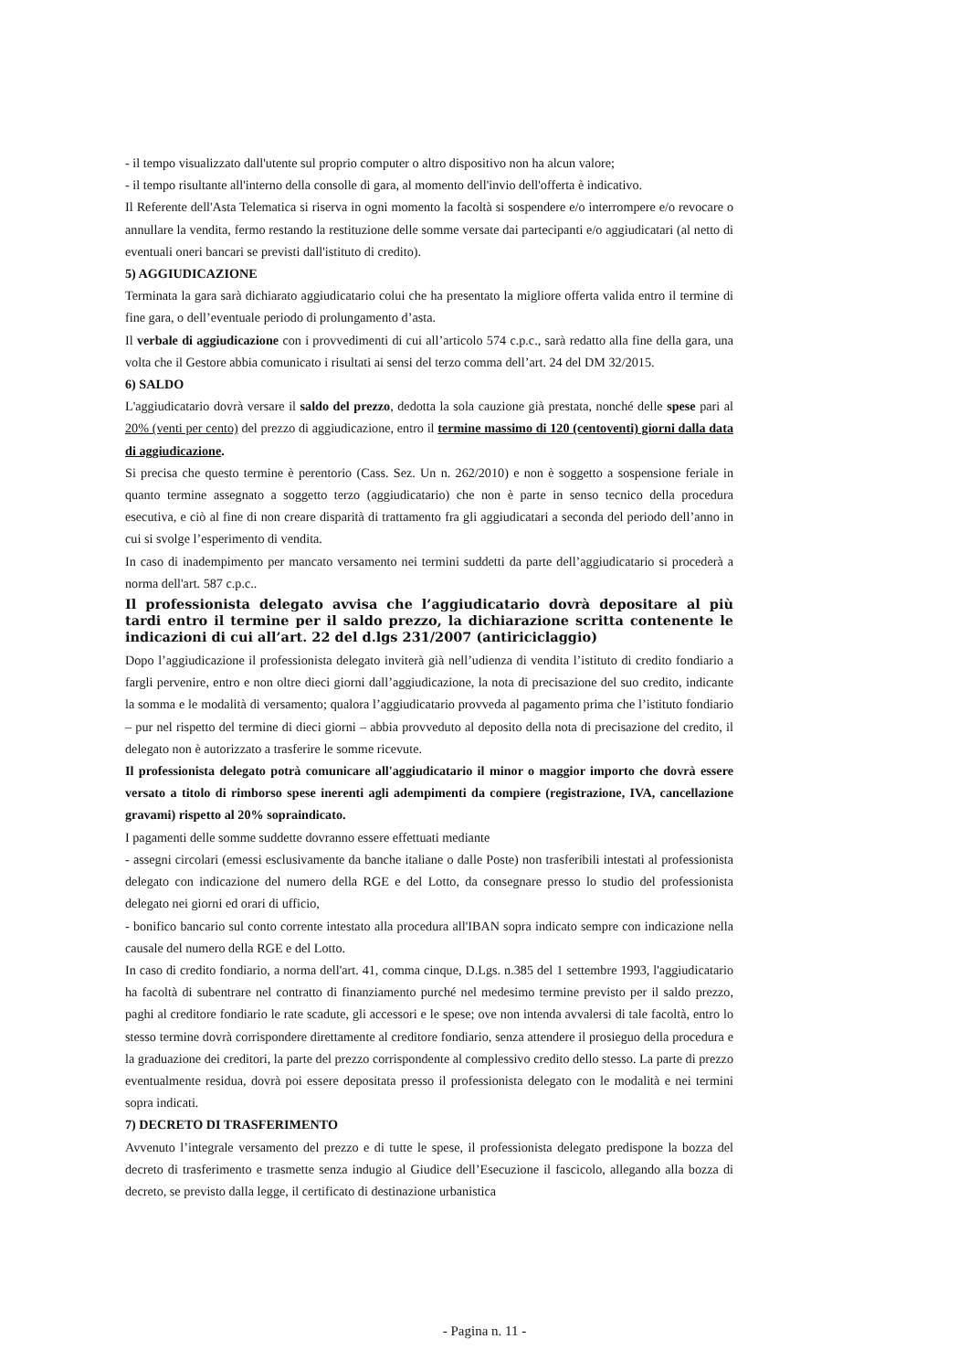- il tempo visualizzato dall'utente sul proprio computer o altro dispositivo non ha alcun valore;
- il tempo risultante all'interno della consolle di gara, al momento dell'invio dell'offerta è indicativo.
Il Referente dell'Asta Telematica si riserva in ogni momento la facoltà si sospendere e/o interrompere e/o revocare o annullare la vendita, fermo restando la restituzione delle somme versate dai partecipanti e/o aggiudicatari (al netto di eventuali oneri bancari se previsti dall'istituto di credito).
5) AGGIUDICAZIONE
Terminata la gara sarà dichiarato aggiudicatario colui che ha presentato la migliore offerta valida entro il termine di fine gara, o dell’eventuale periodo di prolungamento d’asta.
Il verbale di aggiudicazione con i provvedimenti di cui all’articolo 574 c.p.c., sarà redatto alla fine della gara, una volta che il Gestore abbia comunicato i risultati ai sensi del terzo comma dell’art. 24 del DM 32/2015.
6) SALDO
L'aggiudicatario dovrà versare il saldo del prezzo, dedotta la sola cauzione già prestata, nonché delle spese pari al 20% (venti per cento) del prezzo di aggiudicazione, entro il termine massimo di 120 (centoventi) giorni dalla data di aggiudicazione.
Si precisa che questo termine è perentorio (Cass. Sez. Un n. 262/2010) e non è soggetto a sospensione feriale in quanto termine assegnato a soggetto terzo (aggiudicatario) che non è parte in senso tecnico della procedura esecutiva, e ciò al fine di non creare disparità di trattamento fra gli aggiudicatari a seconda del periodo dell’anno in cui si svolge l’esperimento di vendita.
In caso di inadempimento per mancato versamento nei termini suddetti da parte dell’aggiudicatario si procederà a norma dell'art. 587 c.p.c..
Il professionista delegato avvisa che l’aggiudicatario dovrà depositare al più tardi entro il termine per il saldo prezzo, la dichiarazione scritta contenente le indicazioni di cui all’art. 22 del d.lgs 231/2007 (antiriciclaggio)
Dopo l’aggiudicazione il professionista delegato inviterà già nell’udienza di vendita l’istituto di credito fondiario a fargli pervenire, entro e non oltre dieci giorni dall’aggiudicazione, la nota di precisazione del suo credito, indicante la somma e le modalità di versamento; qualora l’aggiudicatario provveda al pagamento prima che l’istituto fondiario – pur nel rispetto del termine di dieci giorni – abbia provveduto al deposito della nota di precisazione del credito, il delegato non è autorizzato a trasferire le somme ricevute.
Il professionista delegato potrà comunicare all'aggiudicatario il minor o maggior importo che dovrà essere versato a titolo di rimborso spese inerenti agli adempimenti da compiere (registrazione, IVA, cancellazione gravami) rispetto al 20% sopraindicato.
I pagamenti delle somme suddette dovranno essere effettuati mediante
- assegni circolari (emessi esclusivamente da banche italiane o dalle Poste) non trasferibili intestati al professionista delegato con indicazione del numero della RGE e del Lotto, da consegnare presso lo studio del professionista delegato nei giorni ed orari di ufficio,
- bonifico bancario sul conto corrente intestato alla procedura all'IBAN sopra indicato sempre con indicazione nella causale del numero della RGE e del Lotto.
In caso di credito fondiario, a norma dell'art. 41, comma cinque, D.Lgs. n.385 del 1 settembre 1993, l'aggiudicatario ha facoltà di subentrare nel contratto di finanziamento purché nel medesimo termine previsto per il saldo prezzo, paghi al creditore fondiario le rate scadute, gli accessori e le spese; ove non intenda avvalersi di tale facoltà, entro lo stesso termine dovrà corrispondere direttamente al creditore fondiario, senza attendere il prosieguo della procedura e la graduazione dei creditori, la parte del prezzo corrispondente al complessivo credito dello stesso. La parte di prezzo eventualmente residua, dovrà poi essere depositata presso il professionista delegato con le modalità e nei termini sopra indicati.
7) DECRETO DI TRASFERIMENTO
Avvenuto l’integrale versamento del prezzo e di tutte le spese, il professionista delegato predispone la bozza del decreto di trasferimento e trasmette senza indugio al Giudice dell’Esecuzione il fascicolo, allegando alla bozza di decreto, se previsto dalla legge, il certificato di destinazione urbanistica
- Pagina n. 11 -